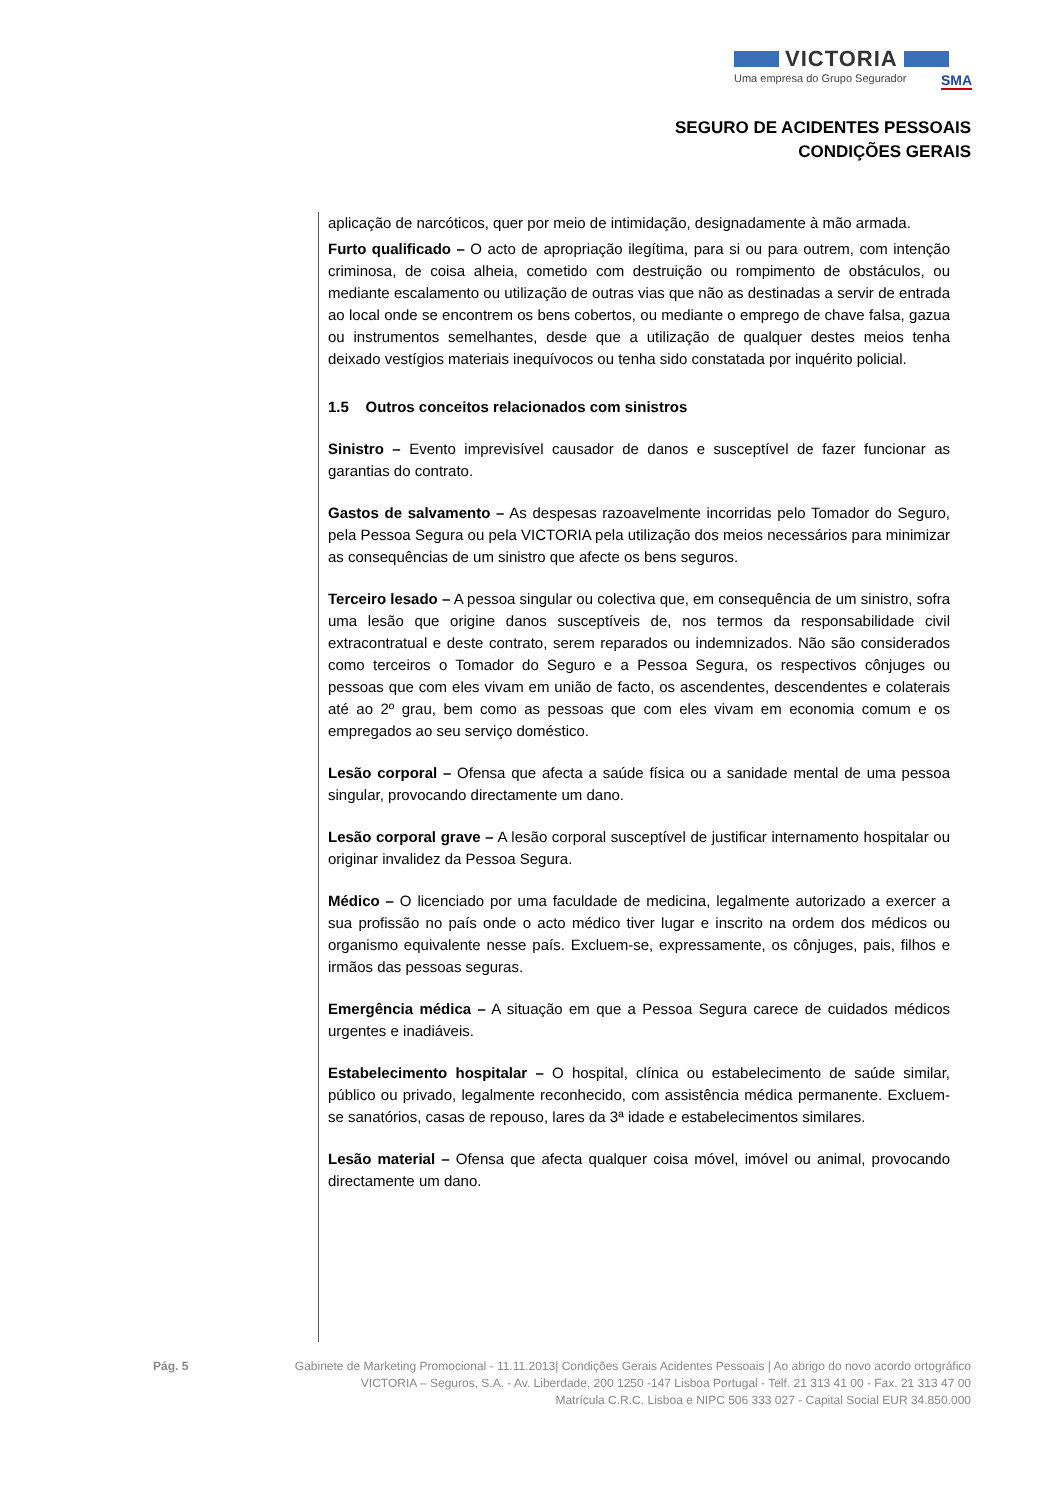VICTORIA
Uma empresa do Grupo Segurador SMA
SEGURO DE ACIDENTES PESSOAIS
CONDIÇÕES GERAIS
aplicação de narcóticos, quer por meio de intimidação, designadamente à mão armada.
Furto qualificado – O acto de apropriação ilegítima, para si ou para outrem, com intenção criminosa, de coisa alheia, cometido com destruição ou rompimento de obstáculos, ou mediante escalamento ou utilização de outras vias que não as destinadas a servir de entrada ao local onde se encontrem os bens cobertos, ou mediante o emprego de chave falsa, gazua ou instrumentos semelhantes, desde que a utilização de qualquer destes meios tenha deixado vestígios materiais inequívocos ou tenha sido constatada por inquérito policial.
1.5 Outros conceitos relacionados com sinistros
Sinistro – Evento imprevisível causador de danos e susceptível de fazer funcionar as garantias do contrato.
Gastos de salvamento – As despesas razoavelmente incorridas pelo Tomador do Seguro, pela Pessoa Segura ou pela VICTORIA pela utilização dos meios necessários para minimizar as consequências de um sinistro que afecte os bens seguros.
Terceiro lesado – A pessoa singular ou colectiva que, em consequência de um sinistro, sofra uma lesão que origine danos susceptíveis de, nos termos da responsabilidade civil extracontratual e deste contrato, serem reparados ou indemnizados. Não são considerados como terceiros o Tomador do Seguro e a Pessoa Segura, os respectivos cônjuges ou pessoas que com eles vivam em união de facto, os ascendentes, descendentes e colaterais até ao 2º grau, bem como as pessoas que com eles vivam em economia comum e os empregados ao seu serviço doméstico.
Lesão corporal – Ofensa que afecta a saúde física ou a sanidade mental de uma pessoa singular, provocando directamente um dano.
Lesão corporal grave – A lesão corporal susceptível de justificar internamento hospitalar ou originar invalidez da Pessoa Segura.
Médico – O licenciado por uma faculdade de medicina, legalmente autorizado a exercer a sua profissão no país onde o acto médico tiver lugar e inscrito na ordem dos médicos ou organismo equivalente nesse país. Excluem-se, expressamente, os cônjuges, pais, filhos e irmãos das pessoas seguras.
Emergência médica – A situação em que a Pessoa Segura carece de cuidados médicos urgentes e inadiáveis.
Estabelecimento hospitalar – O hospital, clínica ou estabelecimento de saúde similar, público ou privado, legalmente reconhecido, com assistência médica permanente. Excluem-se sanatórios, casas de repouso, lares da 3ª idade e estabelecimentos similares.
Lesão material – Ofensa que afecta qualquer coisa móvel, imóvel ou animal, provocando directamente um dano.
Pág. 5 Gabinete de Marketing Promocional - 11.11.2013| Condições Gerais Acidentes Pessoais | Ao abrigo do novo acordo ortográfico
VICTORIA – Seguros, S.A. - Av. Liberdade, 200 1250 -147 Lisboa Portugal - Telf. 21 313 41 00 - Fax. 21 313 47 00
Matrícula C.R.C. Lisboa e NIPC 506 333 027 - Capital Social EUR 34.850.000